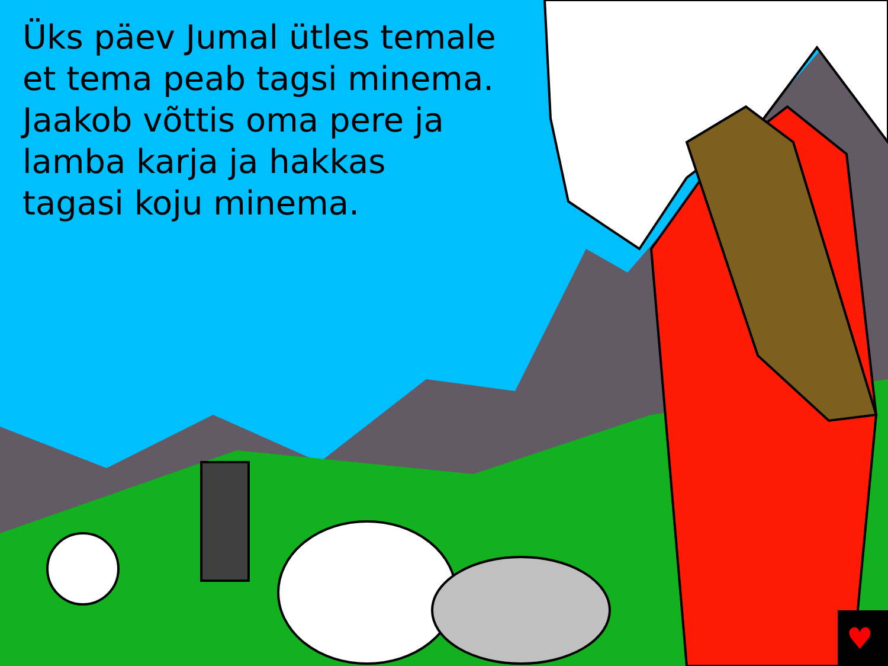♥
Üks päev Jumal ütles temale et tema peab tagsi minema. Jaakob võttis oma pere ja lamba karja ja hakkas tagasi koju minema.